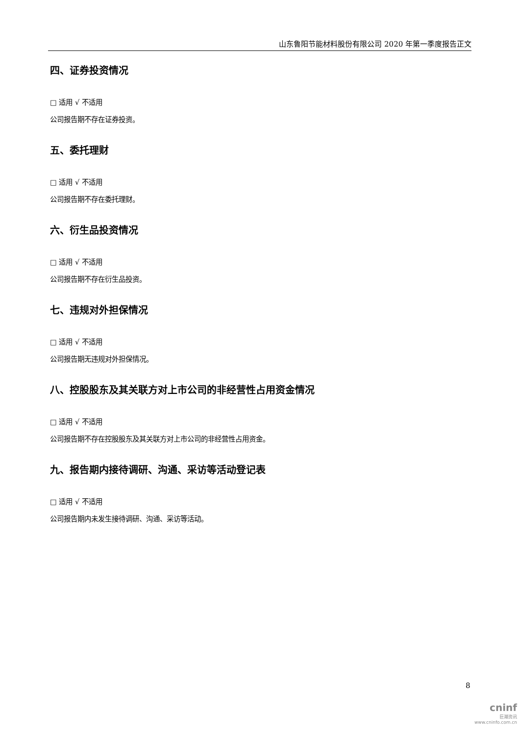山东鲁阳节能材料股份有限公司 2020 年第一季度报告正文
四、证券投资情况
□ 适用 √ 不适用
公司报告期不存在证券投资。
五、委托理财
□ 适用 √ 不适用
公司报告期不存在委托理财。
六、衍生品投资情况
□ 适用 √ 不适用
公司报告期不存在衍生品投资。
七、违规对外担保情况
□ 适用 √ 不适用
公司报告期无违规对外担保情况。
八、控股股东及其关联方对上市公司的非经营性占用资金情况
□ 适用 √ 不适用
公司报告期不存在控股股东及其关联方对上市公司的非经营性占用资金。
九、报告期内接待调研、沟通、采访等活动登记表
□ 适用 √ 不适用
公司报告期内未发生接待调研、沟通、采访等活动。
8
cninf
巨潮资讯
www.cninfo.com.cn